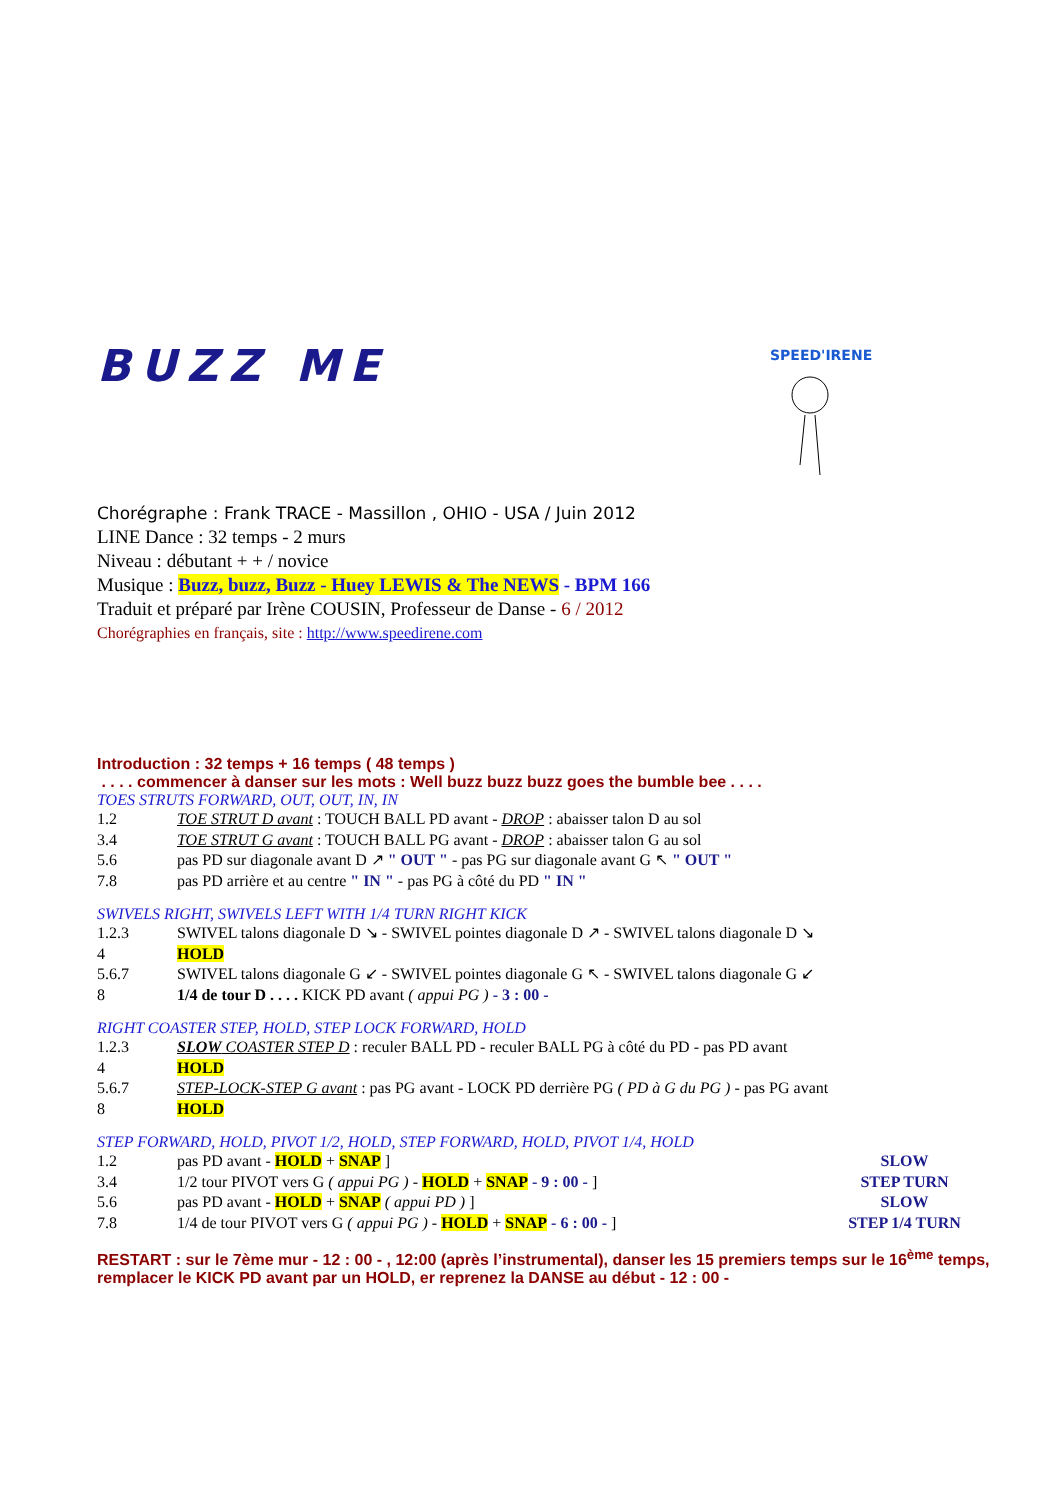SPEED'IRENE
BUZZ ME
Chorégraphe : Frank TRACE - Massillon , OHIO - USA / Juin 2012
LINE Dance : 32 temps - 2 murs
Niveau : débutant + + / novice
Musique : Buzz, buzz, Buzz - Huey LEWIS & The NEWS - BPM 166
Traduit et préparé par Irène COUSIN, Professeur de Danse - 6 / 2012
Chorégraphies en français, site : http://www.speedirene.com
Introduction : 32 temps + 16 temps ( 48 temps )
. . . . commencer à danser sur les mots : Well buzz buzz buzz goes the bumble bee . . . .
TOES STRUTS FORWARD, OUT, OUT, IN, IN
1.2 TOE STRUT D avant : TOUCH BALL PD avant - DROP : abaisser talon D au sol
3.4 TOE STRUT G avant : TOUCH BALL PG avant - DROP : abaisser talon G au sol
5.6 pas PD sur diagonale avant D ↗ " OUT " - pas PG sur diagonale avant G ↖ " OUT "
7.8 pas PD arrière et au centre " IN " - pas PG à côté du PD " IN "
SWIVELS RIGHT, SWIVELS LEFT WITH 1/4 TURN RIGHT KICK
1.2.3 SWIVEL talons diagonale D ↘ - SWIVEL pointes diagonale D ↗ - SWIVEL talons diagonale D ↘
4 HOLD
5.6.7 SWIVEL talons diagonale G ↙ - SWIVEL pointes diagonale G ↖ - SWIVEL talons diagonale G ↙
8 1/4 de tour D . . . . KICK PD avant ( appui PG ) - 3 : 00 -
RIGHT COASTER STEP, HOLD, STEP LOCK FORWARD, HOLD
1.2.3 SLOW COASTER STEP D : reculer BALL PD - reculer BALL PG à côté du PD - pas PD avant
4 HOLD
5.6.7 STEP-LOCK-STEP G avant : pas PG avant - LOCK PD derrière PG ( PD à G du PG ) - pas PG avant
8 HOLD
STEP FORWARD, HOLD, PIVOT 1/2, HOLD, STEP FORWARD, HOLD, PIVOT 1/4, HOLD
1.2 pas PD avant - HOLD + SNAP ] SLOW
3.4 1/2 tour PIVOT vers G ( appui PG ) - HOLD + SNAP - 9 : 00 - ] STEP TURN
5.6 pas PD avant - HOLD + SNAP ( appui PD ) ] SLOW
7.8 1/4 de tour PIVOT vers G ( appui PG ) - HOLD + SNAP - 6 : 00 - ] STEP 1/4 TURN
RESTART : sur le 7ème mur - 12 : 00 - , 12:00 (après l’instrumental), danser les 15 premiers temps sur le 16<sup>ème</sup> temps, remplacer le KICK PD avant par un HOLD, er reprenez la DANSE au début - 12 : 00 -